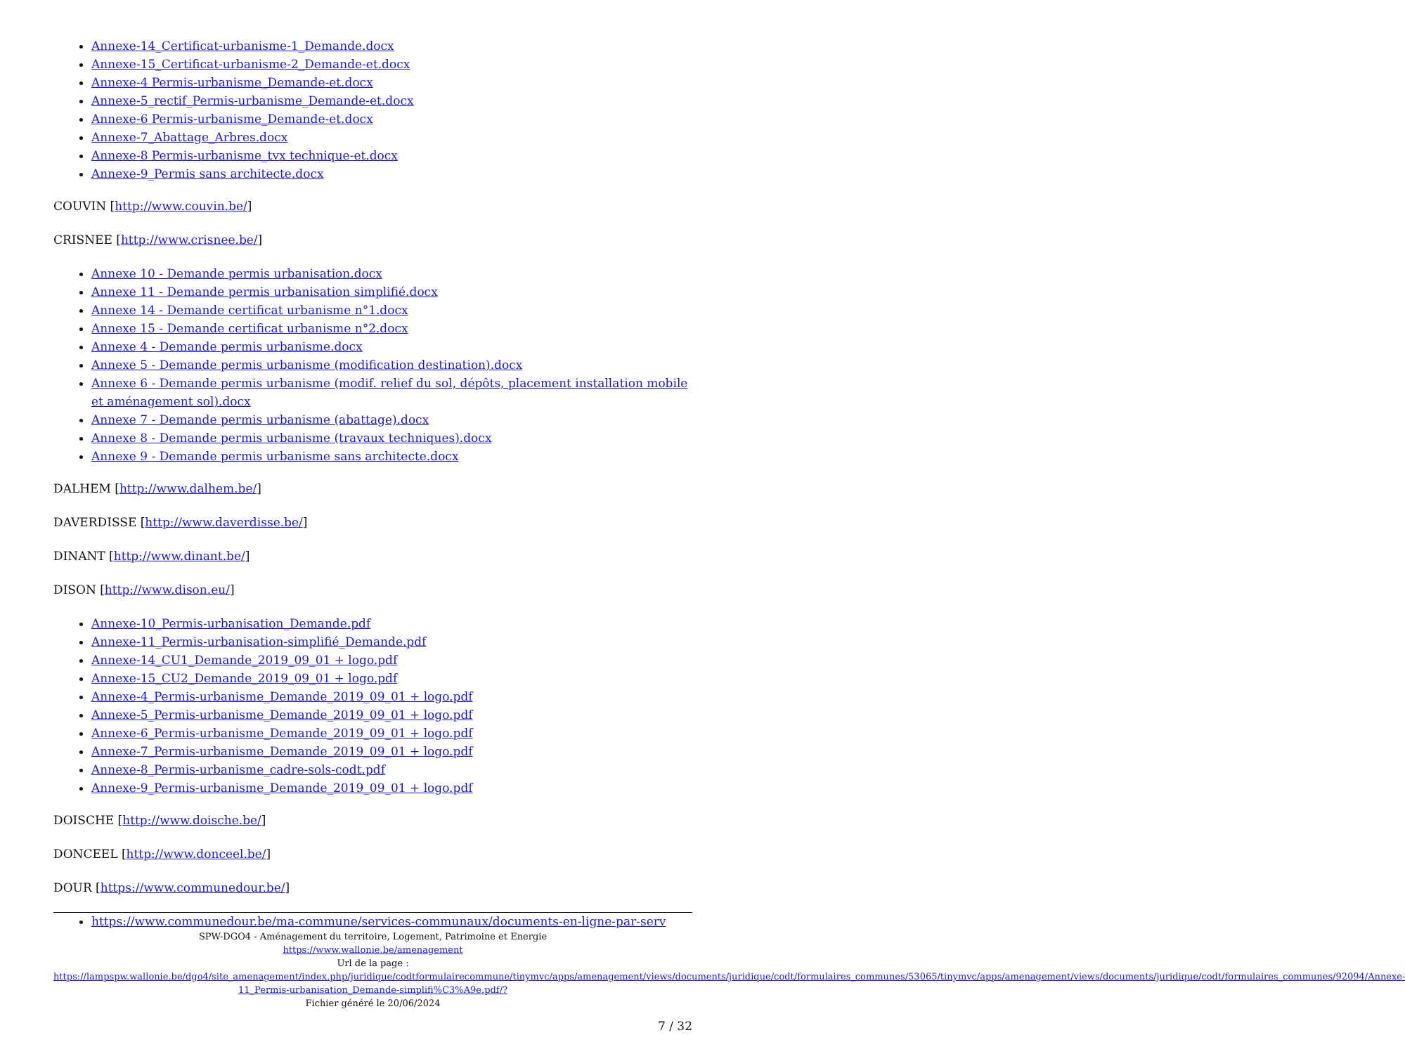Annexe-14_Certificat-urbanisme-1_Demande.docx
Annexe-15_Certificat-urbanisme-2_Demande-et.docx
Annexe-4 Permis-urbanisme_Demande-et.docx
Annexe-5_rectif_Permis-urbanisme_Demande-et.docx
Annexe-6 Permis-urbanisme_Demande-et.docx
Annexe-7_Abattage_Arbres.docx
Annexe-8 Permis-urbanisme_tvx technique-et.docx
Annexe-9_Permis sans architecte.docx
COUVIN [http://www.couvin.be/]
CRISNEE [http://www.crisnee.be/]
Annexe 10 - Demande permis urbanisation.docx
Annexe 11 - Demande permis urbanisation simplifié.docx
Annexe 14 - Demande certificat urbanisme n°1.docx
Annexe 15 - Demande certificat urbanisme n°2.docx
Annexe 4 - Demande permis urbanisme.docx
Annexe 5 - Demande permis urbanisme (modification destination).docx
Annexe 6 - Demande permis urbanisme (modif. relief du sol, dépôts, placement installation mobile et aménagement sol).docx
Annexe 7 - Demande permis urbanisme (abattage).docx
Annexe 8 - Demande permis urbanisme (travaux techniques).docx
Annexe 9 - Demande permis urbanisme sans architecte.docx
DALHEM [http://www.dalhem.be/]
DAVERDISSE [http://www.daverdisse.be/]
DINANT [http://www.dinant.be/]
DISON [http://www.dison.eu/]
Annexe-10_Permis-urbanisation_Demande.pdf
Annexe-11_Permis-urbanisation-simplifié_Demande.pdf
Annexe-14_CU1_Demande_2019_09_01 + logo.pdf
Annexe-15_CU2_Demande_2019_09_01 + logo.pdf
Annexe-4_Permis-urbanisme_Demande_2019_09_01 + logo.pdf
Annexe-5_Permis-urbanisme_Demande_2019_09_01 + logo.pdf
Annexe-6_Permis-urbanisme_Demande_2019_09_01 + logo.pdf
Annexe-7_Permis-urbanisme_Demande_2019_09_01 + logo.pdf
Annexe-8_Permis-urbanisme_cadre-sols-codt.pdf
Annexe-9_Permis-urbanisme_Demande_2019_09_01 + logo.pdf
DOISCHE [http://www.doische.be/]
DONCEEL [http://www.donceel.be/]
DOUR [https://www.communedour.be/]
https://www.communedour.be/ma-commune/services-communaux/documents-en-ligne-par-serv
SPW-DGO4 - Aménagement du territoire, Logement, Patrimoine et Energie
https://www.wallonie.be/amenagement
Url de la page :
https://lampspw.wallonie.be/dgo4/site_amenagement/index.php/juridique/codtformulairecommune/tinymvc/apps/amenagement/views/documents/juridique/codt/formulaires_communes/53065/tinymvc/apps/amenagement/views/documents/juridique/codt/formulaires_communes/92094/Annexe-11_Permis-urbanisation_Demande-simplifi%C3%A9e.pdf/?
Fichier généré le 20/06/2024
7 / 32